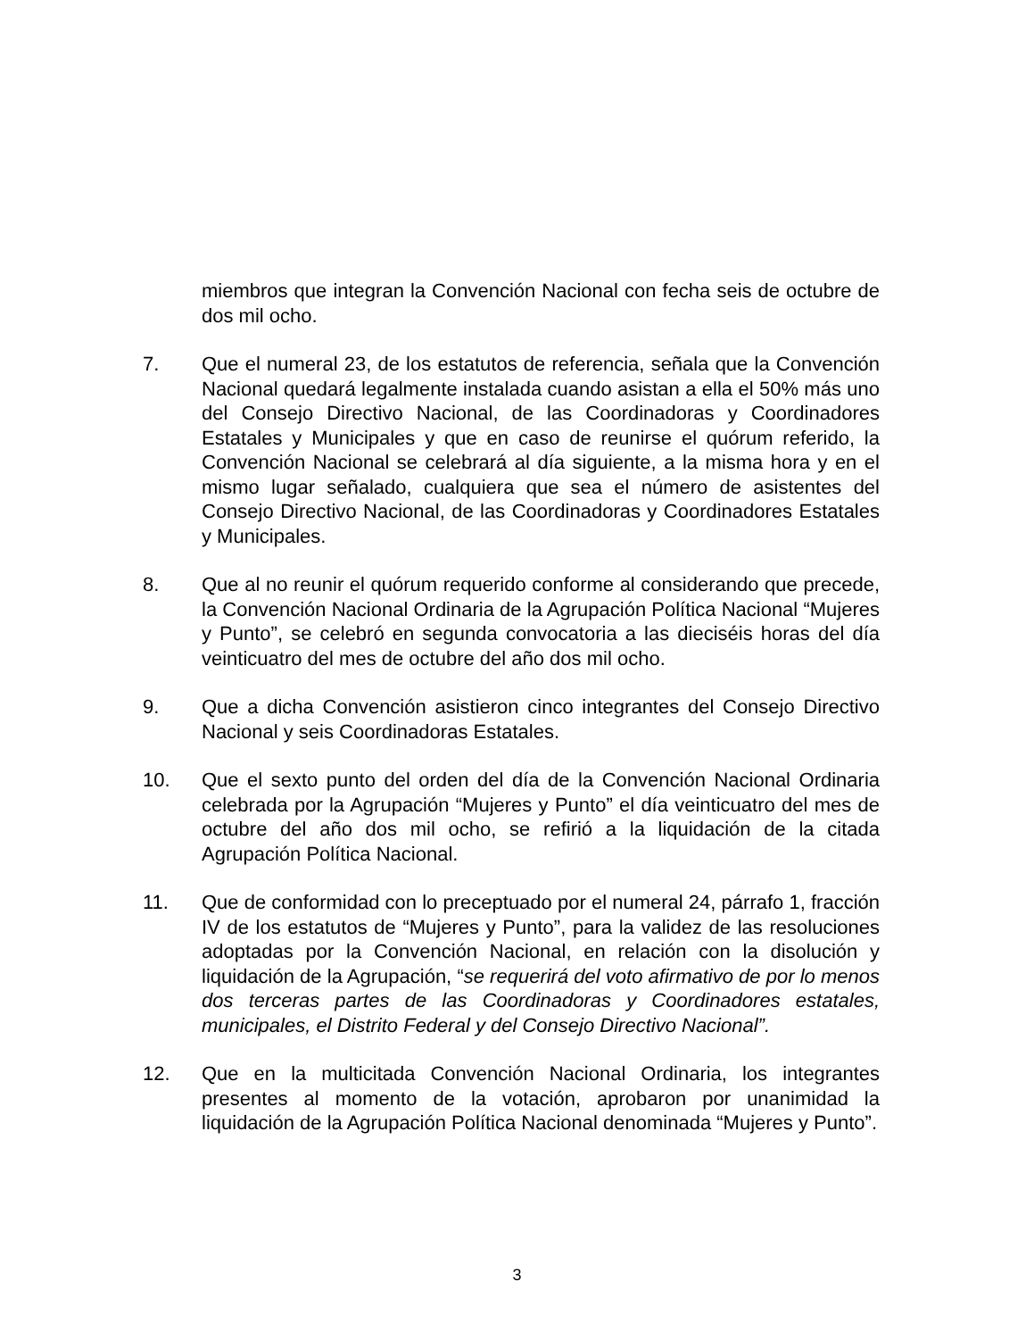miembros que integran la Convención Nacional con fecha seis de octubre de dos mil ocho.
7. Que el numeral 23, de los estatutos de referencia, señala que la Convención Nacional quedará legalmente instalada cuando asistan a ella el 50% más uno del Consejo Directivo Nacional, de las Coordinadoras y Coordinadores Estatales y Municipales y que en caso de reunirse el quórum referido, la Convención Nacional se celebrará al día siguiente, a la misma hora y en el mismo lugar señalado, cualquiera que sea el número de asistentes del Consejo Directivo Nacional, de las Coordinadoras y Coordinadores Estatales y Municipales.
8. Que al no reunir el quórum requerido conforme al considerando que precede, la Convención Nacional Ordinaria de la Agrupación Política Nacional “Mujeres y Punto”, se celebró en segunda convocatoria a las dieciséis horas del día veinticuatro del mes de octubre del año dos mil ocho.
9. Que a dicha Convención asistieron cinco integrantes del Consejo Directivo Nacional y seis Coordinadoras Estatales.
10. Que el sexto punto del orden del día de la Convención Nacional Ordinaria celebrada por la Agrupación “Mujeres y Punto” el día veinticuatro del mes de octubre del año dos mil ocho, se refirió a la liquidación de la citada Agrupación Política Nacional.
11. Que de conformidad con lo preceptuado por el numeral 24, párrafo 1, fracción IV de los estatutos de “Mujeres y Punto”, para la validez de las resoluciones adoptadas por la Convención Nacional, en relación con la disolución y liquidación de la Agrupación, “se requerirá del voto afirmativo de por lo menos dos terceras partes de las Coordinadoras y Coordinadores estatales, municipales, el Distrito Federal y del Consejo Directivo Nacional”.
12. Que en la multicitada Convención Nacional Ordinaria, los integrantes presentes al momento de la votación, aprobaron por unanimidad la liquidación de la Agrupación Política Nacional denominada “Mujeres y Punto”.
3